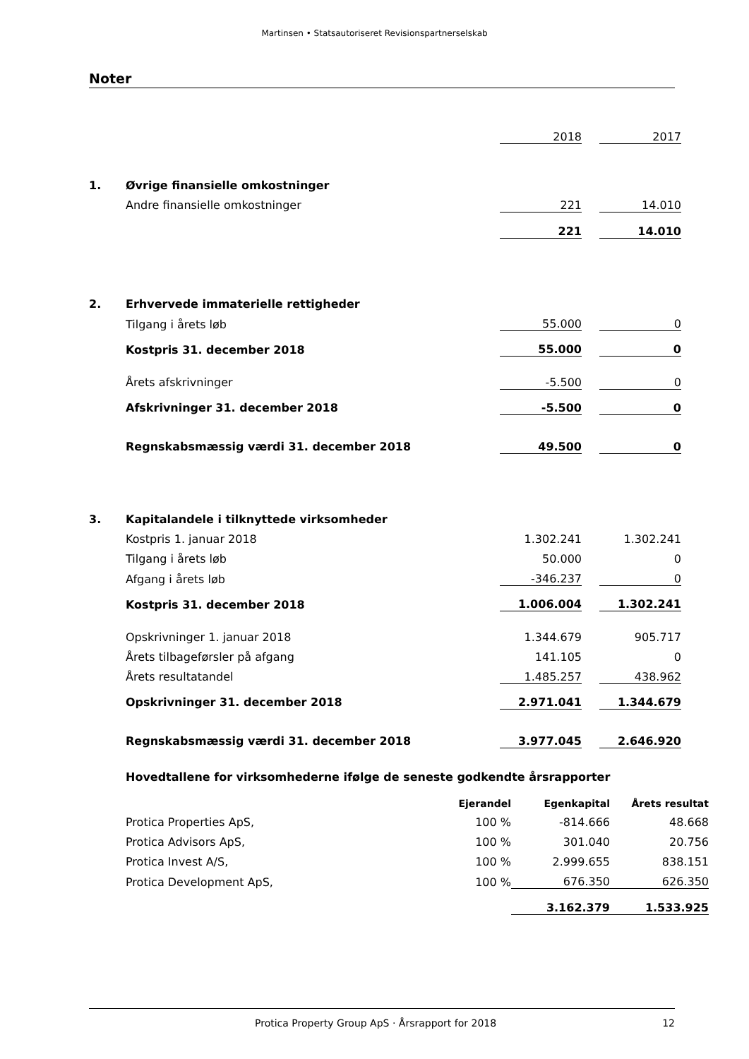Martinsen • Statsautoriseret Revisionspartnerselskab
Noter
| | | 2018 | | 2017 |
| 1. | Øvrige finansielle omkostninger | | | |
| | Andre finansielle omkostninger | 221 | | 14.010 |
| | | 221 | | 14.010 |
| 2. | Erhvervede immaterielle rettigheder | | | |
| | Tilgang i årets løb | 55.000 | | 0 |
| | Kostpris 31. december 2018 | 55.000 | | 0 |
| | Årets afskrivninger | -5.500 | | 0 |
| | Afskrivninger 31. december 2018 | -5.500 | | 0 |
| | Regnskabsmæssig værdi 31. december 2018 | 49.500 | | 0 |
| 3. | Kapitalandele i tilknyttede virksomheder | | | |
| | Kostpris 1. januar 2018 | 1.302.241 | | 1.302.241 |
| | Tilgang i årets løb | 50.000 | | 0 |
| | Afgang i årets løb | -346.237 | | 0 |
| | Kostpris 31. december 2018 | 1.006.004 | | 1.302.241 |
| | Opskrivninger 1. januar 2018 | 1.344.679 | | 905.717 |
| | Årets tilbageførsler på afgang | 141.105 | | 0 |
| | Årets resultatandel | 1.485.257 | | 438.962 |
| | Opskrivninger 31. december 2018 | 2.971.041 | | 1.344.679 |
| | Regnskabsmæssig værdi 31. december 2018 | 3.977.045 | | 2.646.920 |
| | Hovedtallene for virksomhederne ifølge de seneste godkendte årsrapporter | | | |
| | | Ejerandel | Egenkapital | Årets resultat |
| | Protica Properties ApS, | 100 % | -814.666 | 48.668 |
| | Protica Advisors ApS, | 100 % | 301.040 | 20.756 |
| | Protica Invest A/S, | 100 % | 2.999.655 | 838.151 |
| | Protica Development ApS, | 100 % | 676.350 | 626.350 |
| | | | 3.162.379 | 1.533.925 |
Protica Property Group ApS · Årsrapport for 2018 12